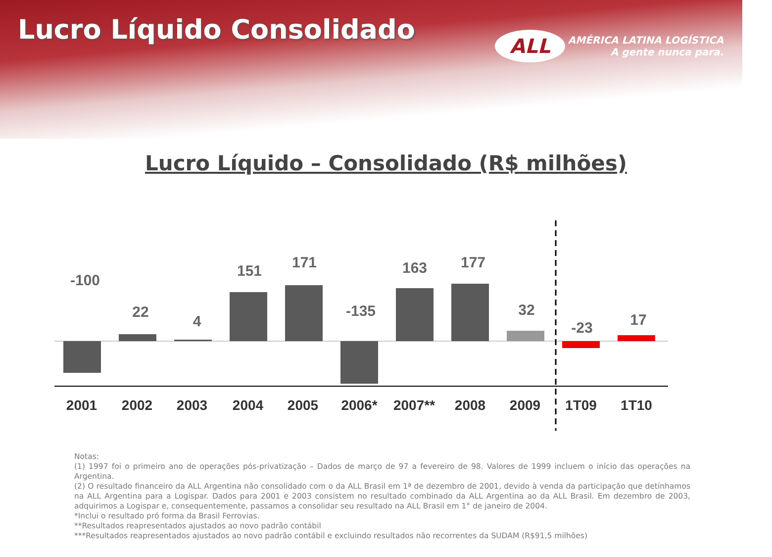Lucro Líquido Consolidado
ALL AMÉRICA LATINA LOGÍSTICA
A gente nunca para.
Lucro Líquido – Consolidado (R$ milhões)
-100
22
4
151
171
-135
163
177
32
-23
17
2001
2002
2003
2004
2005
2006*
2007**
2008
2009
1T09
1T10
Notas:
(1) 1997 foi o primeiro ano de operações pós-privatização – Dados de março de 97 a fevereiro de 98. Valores de 1999 incluem o início das operações na Argentina.
(2) O resultado financeiro da ALL Argentina não consolidado com o da ALL Brasil em 1ª de dezembro de 2001, devido à venda da participação que detínhamos na ALL Argentina para a Logispar. Dados para 2001 e 2003 consistem no resultado combinado da ALL Argentina ao da ALL Brasil. Em dezembro de 2003, adquirimos a Logispar e, consequentemente, passamos a consolidar seu resultado na ALL Brasil em 1° de janeiro de 2004.
*Inclui o resultado pró forma da Brasil Ferrovias.
**Resultados reapresentados ajustados ao novo padrão contábil
***Resultados reapresentados ajustados ao novo padrão contábil e excluindo resultados não recorrentes da SUDAM (R$91,5 milhões)